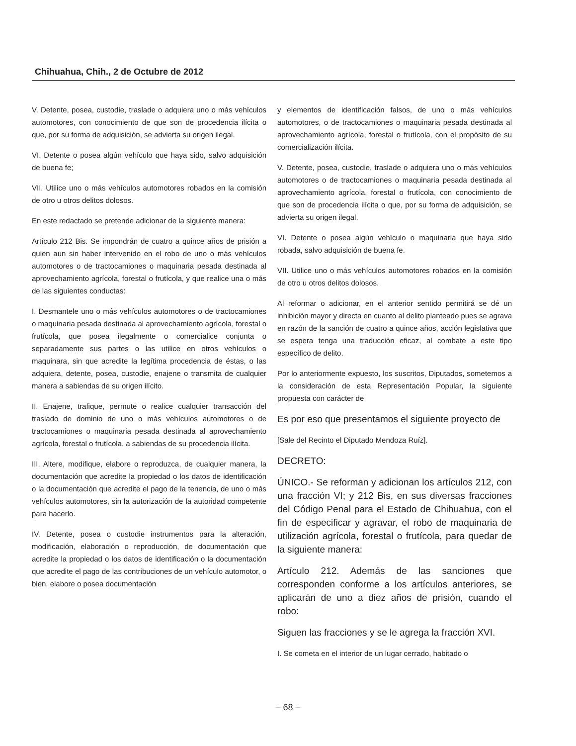Chihuahua, Chih., 2 de Octubre de 2012
V. Detente, posea, custodie, traslade o adquiera uno o más vehículos automotores, con conocimiento de que son de procedencia ilícita o que, por su forma de adquisición, se advierta su origen ilegal.
VI. Detente o posea algún vehículo que haya sido, salvo adquisición de buena fe;
VII. Utilice uno o más vehículos automotores robados en la comisión de otro u otros delitos dolosos.
En este redactado se pretende adicionar de la siguiente manera:
Artículo 212 Bis. Se impondrán de cuatro a quince años de prisión a quien aun sin haber intervenido en el robo de uno o más vehículos automotores o de tractocamiones o maquinaria pesada destinada al aprovechamiento agrícola, forestal o frutícola, y que realice una o más de las siguientes conductas:
I. Desmantele uno o más vehículos automotores o de tractocamiones o maquinaria pesada destinada al aprovechamiento agrícola, forestal o frutícola, que posea ilegalmente o comercialice conjunta o separadamente sus partes o las utilice en otros vehículos o maquinara, sin que acredite la legítima procedencia de éstas, o las adquiera, detente, posea, custodie, enajene o transmita de cualquier manera a sabiendas de su origen ilícito.
II. Enajene, trafique, permute o realice cualquier transacción del traslado de dominio de uno o más vehículos automotores o de tractocamiones o maquinaria pesada destinada al aprovechamiento agrícola, forestal o frutícola, a sabiendas de su procedencia ilícita.
III. Altere, modifique, elabore o reproduzca, de cualquier manera, la documentación que acredite la propiedad o los datos de identificación o la documentación que acredite el pago de la tenencia, de uno o más vehículos automotores, sin la autorización de la autoridad competente para hacerlo.
IV. Detente, posea o custodie instrumentos para la alteración, modificación, elaboración o reproducción, de documentación que acredite la propiedad o los datos de identificación o la documentación que acredite el pago de las contribuciones de un vehículo automotor, o bien, elabore o posea documentación
y elementos de identificación falsos, de uno o más vehículos automotores, o de tractocamiones o maquinaria pesada destinada al aprovechamiento agrícola, forestal o frutícola, con el propósito de su comercialización ilícita.
V. Detente, posea, custodie, traslade o adquiera uno o más vehículos automotores o de tractocamiones o maquinaria pesada destinada al aprovechamiento agrícola, forestal o frutícola, con conocimiento de que son de procedencia ilícita o que, por su forma de adquisición, se advierta su origen ilegal.
VI. Detente o posea algún vehículo o maquinaria que haya sido robada, salvo adquisición de buena fe.
VII. Utilice uno o más vehículos automotores robados en la comisión de otro u otros delitos dolosos.
Al reformar o adicionar, en el anterior sentido permitirá se dé un inhibición mayor y directa en cuanto al delito planteado pues se agrava en razón de la sanción de cuatro a quince años, acción legislativa que se espera tenga una traducción eficaz, al combate a este tipo específico de delito.
Por lo anteriormente expuesto, los suscritos, Diputados, sometemos a la consideración de esta Representación Popular, la siguiente propuesta con carácter de
Es por eso que presentamos el siguiente proyecto de
[Sale del Recinto el Diputado Mendoza Ruíz].
DECRETO:
ÚNICO.- Se reforman y adicionan los artículos 212, con una fracción VI; y 212 Bis, en sus diversas fracciones del Código Penal para el Estado de Chihuahua, con el fin de especificar y agravar, el robo de maquinaria de utilización agrícola, forestal o frutícola, para quedar de la siguiente manera:
Artículo 212. Además de las sanciones que corresponden conforme a los artículos anteriores, se aplicarán de uno a diez años de prisión, cuando el robo:
Siguen las fracciones y se le agrega la fracción XVI.
I. Se cometa en el interior de un lugar cerrado, habitado o
– 68 –